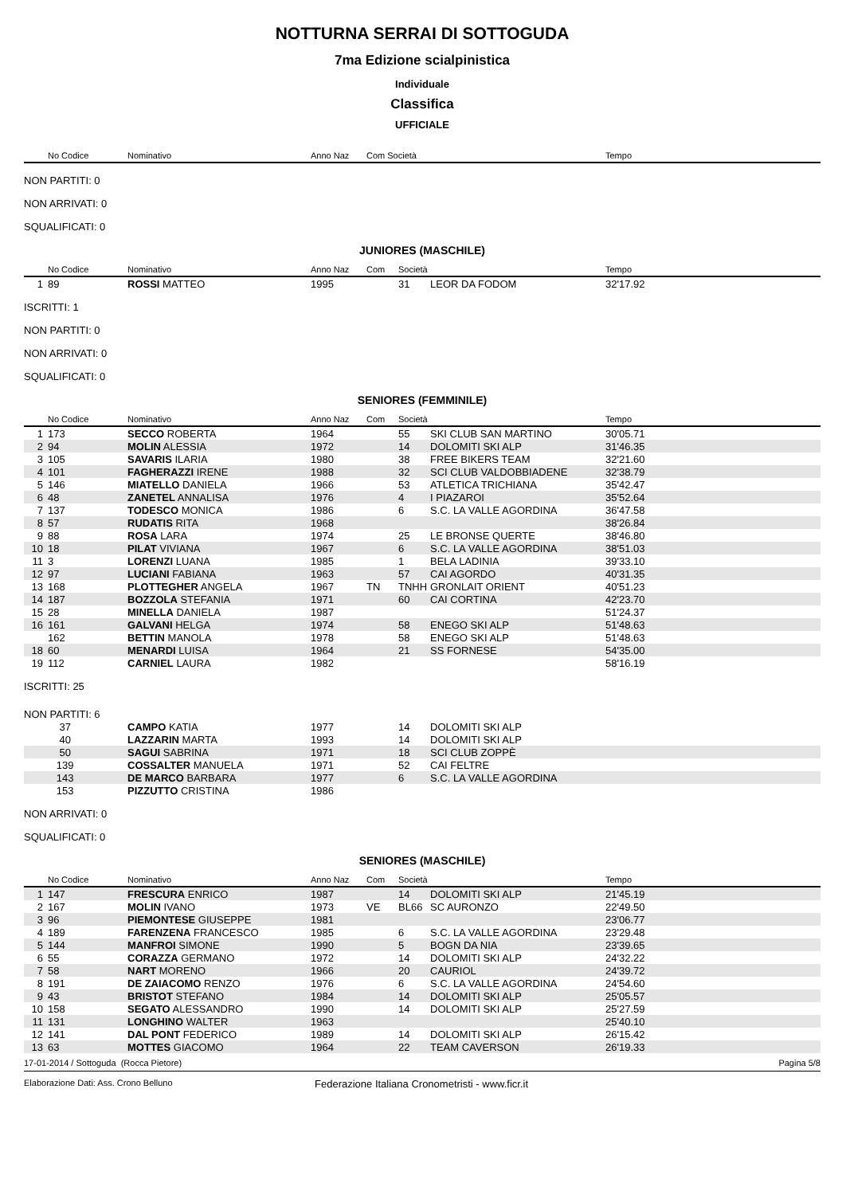NOTTURNA SERRAI DI SOTTOGUDA
7ma Edizione scialpinistica
Individuale
Classifica
UFFICIALE
| | No Codice | Nominativo | Anno Naz | Com Società | | Tempo |
| --- | --- | --- | --- | --- | --- | --- |
NON PARTITI: 0
NON ARRIVATI: 0
SQUALIFICATI: 0
JUNIORES (MASCHILE)
| | No Codice | Nominativo | Anno Naz | Com | Società | | Tempo |
| --- | --- | --- | --- | --- | --- | --- | --- |
| 1 | 89 | ROSSI MATTEO | 1995 | | 31 | LEOR DA FODOM | 32'17.92 |
ISCRITTI: 1
NON PARTITI: 0
NON ARRIVATI: 0
SQUALIFICATI: 0
SENIORES (FEMMINILE)
| | No Codice | Nominativo | Anno Naz | Com | Società | | Tempo |
| --- | --- | --- | --- | --- | --- | --- | --- |
| 1 | 173 | SECCO ROBERTA | 1964 | | 55 | SKI CLUB SAN MARTINO | 30'05.71 |
| 2 | 94 | MOLIN ALESSIA | 1972 | | 14 | DOLOMITI SKI ALP | 31'46.35 |
| 3 | 105 | SAVARIS ILARIA | 1980 | | 38 | FREE BIKERS TEAM | 32'21.60 |
| 4 | 101 | FAGHERAZZI IRENE | 1988 | | 32 | SCI CLUB VALDOBBIADENE | 32'38.79 |
| 5 | 146 | MIATELLO DANIELA | 1966 | | 53 | ATLETICA TRICHIANA | 35'42.47 |
| 6 | 48 | ZANETEL ANNALISA | 1976 | | 4 | I PIAZAROI | 35'52.64 |
| 7 | 137 | TODESCO MONICA | 1986 | | 6 | S.C. LA VALLE AGORDINA | 36'47.58 |
| 8 | 57 | RUDATIS RITA | 1968 | | | | 38'26.84 |
| 9 | 88 | ROSA LARA | 1974 | | 25 | LE BRONSE QUERTE | 38'46.80 |
| 10 | 18 | PILAT VIVIANA | 1967 | | 6 | S.C. LA VALLE AGORDINA | 38'51.03 |
| 11 | 3 | LORENZI LUANA | 1985 | | 1 | BELA LADINIA | 39'33.10 |
| 12 | 97 | LUCIANI FABIANA | 1963 | | 57 | CAI AGORDO | 40'31.35 |
| 13 | 168 | PLOTTEGHER ANGELA | 1967 | TN | TNHH | GRONLAIT ORIENT | 40'51.23 |
| 14 | 187 | BOZZOLA STEFANIA | 1971 | | 60 | CAI CORTINA | 42'23.70 |
| 15 | 28 | MINELLA DANIELA | 1987 | | | | 51'24.37 |
| 16 | 161 | GALVANI HELGA | 1974 | | 58 | ENEGO SKI ALP | 51'48.63 |
| | 162 | BETTIN MANOLA | 1978 | | 58 | ENEGO SKI ALP | 51'48.63 |
| 18 | 60 | MENARDI LUISA | 1964 | | 21 | SS FORNESE | 54'35.00 |
| 19 | 112 | CARNIEL LAURA | 1982 | | | | 58'16.19 |
ISCRITTI: 25
NON PARTITI: 6
| | 37 | CAMPO KATIA | 1977 | | 14 | DOLOMITI SKI ALP | |
| | 40 | LAZZARIN MARTA | 1993 | | 14 | DOLOMITI SKI ALP | |
| | 50 | SAGUI SABRINA | 1971 | | 18 | SCI CLUB ZOPPÈ | |
| | 139 | COSSALTER MANUELA | 1971 | | 52 | CAI FELTRE | |
| | 143 | DE MARCO BARBARA | 1977 | | 6 | S.C. LA VALLE AGORDINA | |
| | 153 | PIZZUTTO CRISTINA | 1986 | | | | |
NON ARRIVATI: 0
SQUALIFICATI: 0
SENIORES (MASCHILE)
| | No Codice | Nominativo | Anno Naz | Com | Società | | Tempo |
| --- | --- | --- | --- | --- | --- | --- | --- |
| 1 | 147 | FRESCURA ENRICO | 1987 | | 14 | DOLOMITI SKI ALP | 21'45.19 |
| 2 | 167 | MOLIN IVANO | 1973 | VE | BL66 | SC AURONZO | 22'49.50 |
| 3 | 96 | PIEMONTESE GIUSEPPE | 1981 | | | | 23'06.77 |
| 4 | 189 | FARENZENA FRANCESCO | 1985 | | 6 | S.C. LA VALLE AGORDINA | 23'29.48 |
| 5 | 144 | MANFROI SIMONE | 1990 | | 5 | BOGN DA NIA | 23'39.65 |
| 6 | 55 | CORAZZA GERMANO | 1972 | | 14 | DOLOMITI SKI ALP | 24'32.22 |
| 7 | 58 | NART MORENO | 1966 | | 20 | CAURIOL | 24'39.72 |
| 8 | 191 | DE ZAIACOMO RENZO | 1976 | | 6 | S.C. LA VALLE AGORDINA | 24'54.60 |
| 9 | 43 | BRISTOT STEFANO | 1984 | | 14 | DOLOMITI SKI ALP | 25'05.57 |
| 10 | 158 | SEGATO ALESSANDRO | 1990 | | 14 | DOLOMITI SKI ALP | 25'27.59 |
| 11 | 131 | LONGHINO WALTER | 1963 | | | | 25'40.10 |
| 12 | 141 | DAL PONT FEDERICO | 1989 | | 14 | DOLOMITI SKI ALP | 26'15.42 |
| 13 | 63 | MOTTES GIACOMO | 1964 | | 22 | TEAM CAVERSON | 26'19.33 |
17-01-2014 / Sottoguda (Rocca Pietore) Pagina 5/8
Elaborazione Dati: Ass. Crono Belluno Federazione Italiana Cronometristi - www.ficr.it